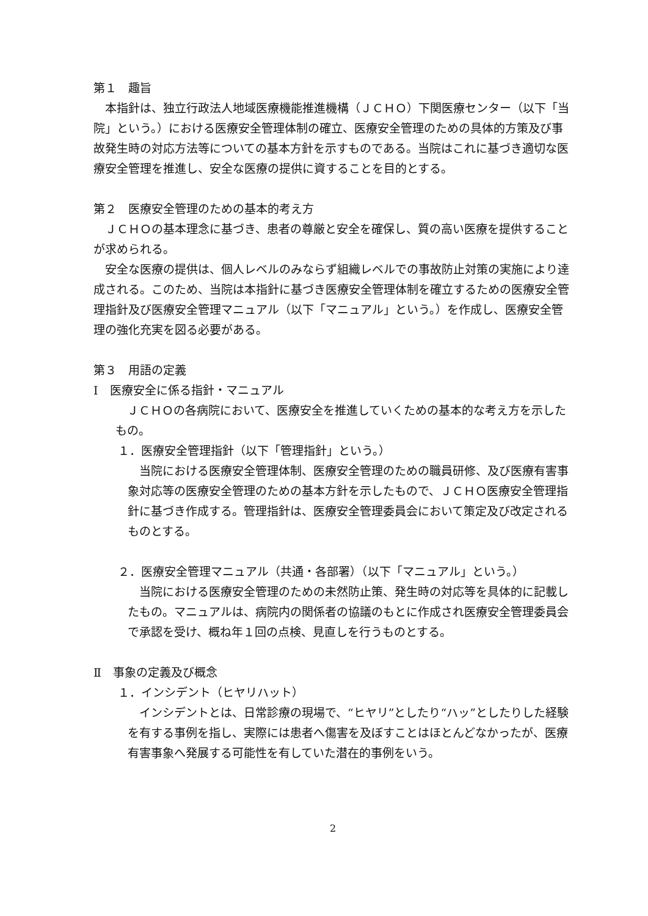第１　趣旨
本指針は、独立行政法人地域医療機能推進機構（ＪＣＨＯ）下関医療センター（以下「当院」という。）における医療安全管理体制の確立、医療安全管理のための具体的方策及び事故発生時の対応方法等についての基本方針を示すものである。当院はこれに基づき適切な医療安全管理を推進し、安全な医療の提供に資することを目的とする。
第２　医療安全管理のための基本的考え方
ＪＣＨＯの基本理念に基づき、患者の尊厳と安全を確保し、質の高い医療を提供することが求められる。
安全な医療の提供は、個人レベルのみならず組織レベルでの事故防止対策の実施により達成される。このため、当院は本指針に基づき医療安全管理体制を確立するための医療安全管理指針及び医療安全管理マニュアル（以下「マニュアル」という。）を作成し、医療安全管理の強化充実を図る必要がある。
第３　用語の定義
Ⅰ　医療安全に係る指針・マニュアル
ＪＣＨＯの各病院において、医療安全を推進していくための基本的な考え方を示したもの。
１．医療安全管理指針（以下「管理指針」という。）
当院における医療安全管理体制、医療安全管理のための職員研修、及び医療有害事象対応等の医療安全管理のための基本方針を示したもので、ＪＣＨＯ医療安全管理指針に基づき作成する。管理指針は、医療安全管理委員会において策定及び改定されるものとする。
２．医療安全管理マニュアル（共通・各部署）（以下「マニュアル」という。）
当院における医療安全管理のための未然防止策、発生時の対応等を具体的に記載したもの。マニュアルは、病院内の関係者の協議のもとに作成され医療安全管理委員会で承認を受け、概ね年１回の点検、見直しを行うものとする。
Ⅱ　事象の定義及び概念
１．インシデント（ヒヤリハット）
インシデントとは、日常診療の現場で、“ヒヤリ”としたり“ハッ”としたりした経験を有する事例を指し、実際には患者へ傷害を及ぼすことはほとんどなかったが、医療有害事象へ発展する可能性を有していた潜在的事例をいう。
2